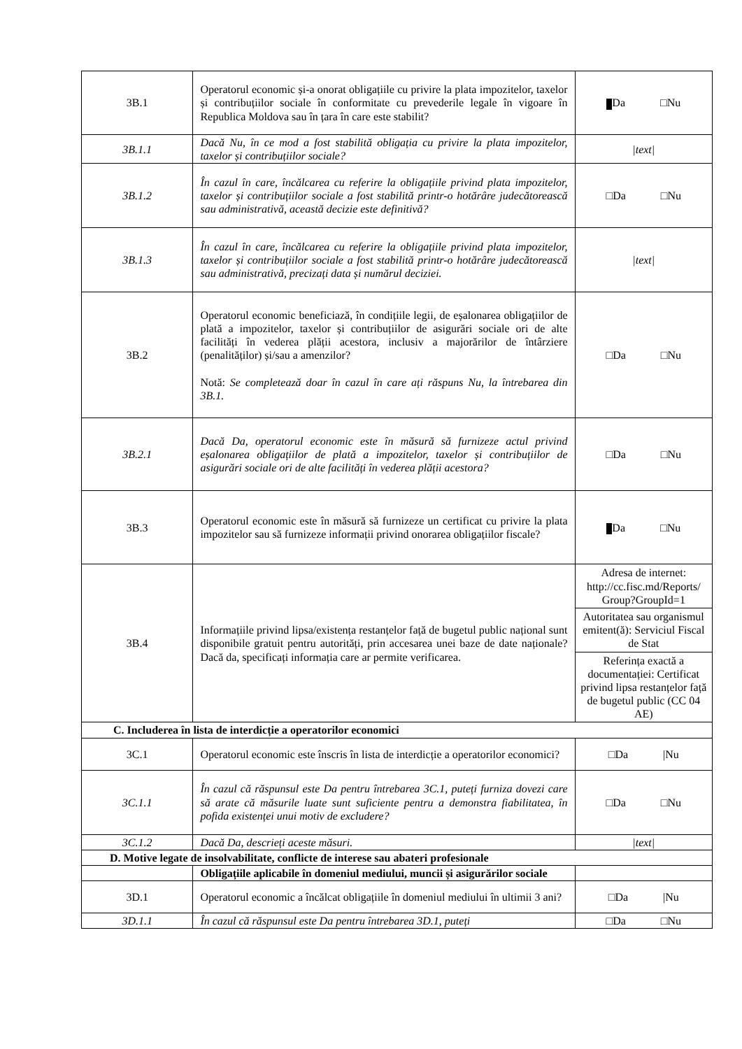| 3B.1 | Operatorul economic și-a onorat obligațiile cu privire la plata impozitelor, taxelor și contribuțiilor sociale în conformitate cu prevederile legale în vigoare în Republica Moldova sau în țara în care este stabilit? | Da □Nu |
| 3B.1.1 | Dacă Nu, în ce mod a fost stabilită obligația cu privire la plata impozitelor, taxelor și contribuțiilor sociale? | /text/ |
| 3B.1.2 | În cazul în care, încălcarea cu referire la obligațiile privind plata impozitelor, taxelor și contribuțiilor sociale a fost stabilită printr-o hotărâre judecătorească sau administrativă, această decizie este definitivă? | □Da □Nu |
| 3B.1.3 | În cazul în care, încălcarea cu referire la obligațiile privind plata impozitelor, taxelor și contribuțiilor sociale a fost stabilită printr-o hotărâre judecătorească sau administrativă, precizați data și numărul deciziei. | /text/ |
| 3B.2 | Operatorul economic beneficiază, în condițiile legii, de eșalonarea obligațiilor de plată a impozitelor, taxelor și contribuțiilor de asigurări sociale ori de alte facilități în vederea plății acestora, inclusiv a majorărilor de întârziere (penalităților) și/sau a amenzilor? Notă: Se completează doar în cazul în care ați răspuns Nu, la întrebarea din 3B.1. | □Da □Nu |
| 3B.2.1 | Dacă Da, operatorul economic este în măsură să furnizeze actul privind eșalonarea obligațiilor de plată a impozitelor, taxelor și contribuțiilor de asigurări sociale ori de alte facilități în vederea plății acestora? | □Da □Nu |
| 3B.3 | Operatorul economic este în măsură să furnizeze un certificat cu privire la plata impozitelor sau să furnizeze informații privind onorarea obligațiilor fiscale? | Da □Nu |
| 3B.4 | Informațiile privind lipsa/existența restanțelor față de bugetul public național sunt disponibile gratuit pentru autorități, prin accesarea unei baze de date naționale? Dacă da, specificați informația care ar permite verificarea. | / Adresa de internet: http://cc.fisc.md/Reports/ Group?GroupId=1 / / Autoritatea sau organismul emitent(ă): Serviciul Fiscal de Stat / / Referința exactă a documentației: Certificat privind lipsa restanțelor față de bugetul public (CC 04 AE) / |
| C. Includerea în lista de interdicție a operatorilor economici | | |
| 3C.1 | Operatorul economic este înscris în lista de interdicție a operatorilor economici? | □Da /Nu |
| 3C.1.1 | În cazul că răspunsul este Da pentru întrebarea 3C.1, puteți furniza dovezi care să arate că măsurile luate sunt suficiente pentru a demonstra fiabilitatea, în pofida existenței unui motiv de excludere? | □Da □Nu |
| 3C.1.2 | Dacă Da, descrieți aceste măsuri. | /text/ |
| D. Motive legate de insolvabilitate, conflicte de interese sau abateri profesionale | | |
| | Obligațiile aplicabile în domeniul mediului, muncii și asigurărilor sociale | |
| 3D.1 | Operatorul economic a încălcat obligațiile în domeniul mediului în ultimii 3 ani? | □Da /Nu |
| 3D.1.1 | În cazul că răspunsul este Da pentru întrebarea 3D.1, puteți | □Da □Nu |